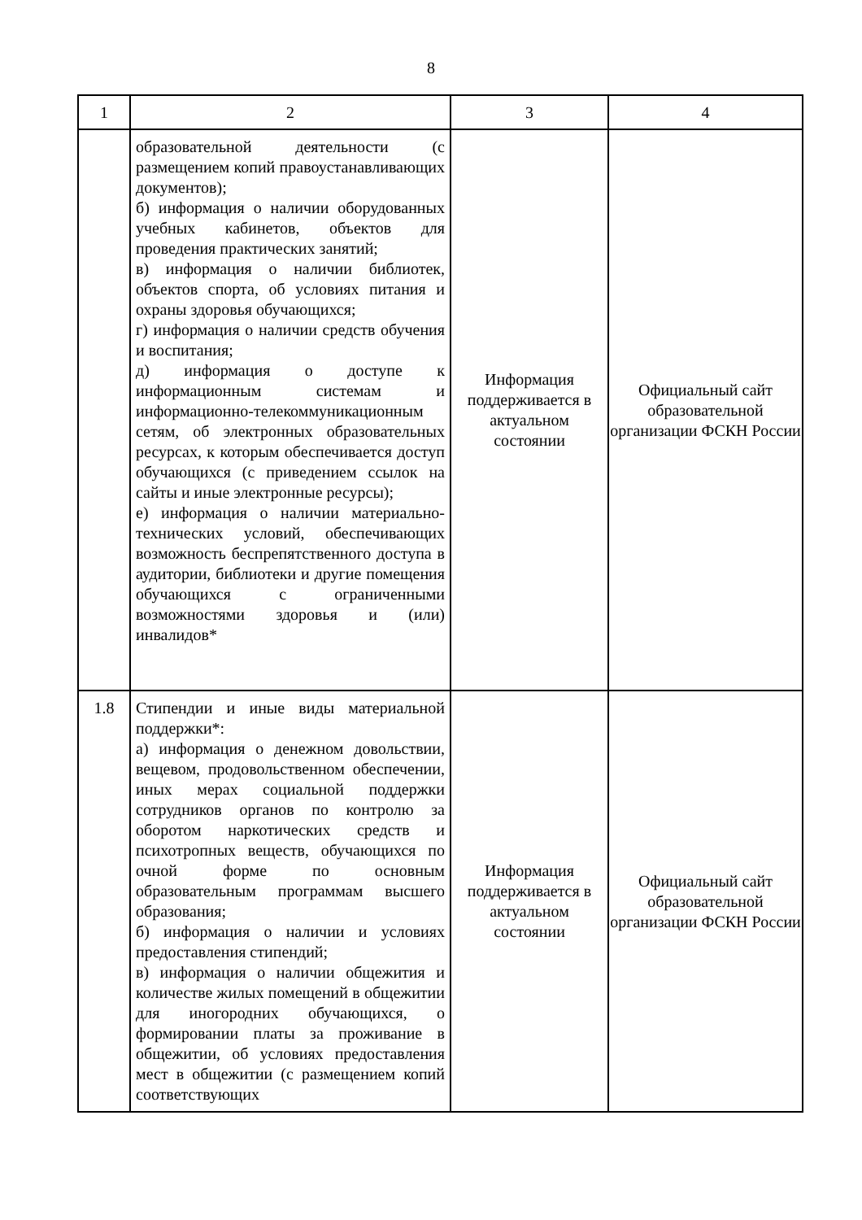8
| 1 | 2 | 3 | 4 |
| --- | --- | --- | --- |
| | образовательной деятельности (с размещением копий правоустанавливающих документов); б) информация о наличии оборудованных учебных кабинетов, объектов для проведения практических занятий; в) информация о наличии библиотек, объектов спорта, об условиях питания и охраны здоровья обучающихся; г) информация о наличии средств обучения и воспитания; д) информация о доступе к информационным системам и информационно-телекоммуникационным сетям, об электронных образовательных ресурсах, к которым обеспечивается доступ обучающихся (с приведением ссылок на сайты и иные электронные ресурсы); е) информация о наличии материально-технических условий, обеспечивающих возможность беспрепятственного доступа в аудитории, библиотеки и другие помещения обучающихся с ограниченными возможностями здоровья и (или) инвалидов* | Информация поддерживается в актуальном состоянии | Официальный сайт образовательной организации ФСКН России |
| 1.8 | Стипендии и иные виды материальной поддержки*: а) информация о денежном довольствии, вещевом, продовольственном обеспечении, иных мерах социальной поддержки сотрудников органов по контролю за оборотом наркотических средств и психотропных веществ, обучающихся по очной форме по основным образовательным программам высшего образования; б) информация о наличии и условиях предоставления стипендий; в) информация о наличии общежития и количестве жилых помещений в общежитии для иногородних обучающихся, о формировании платы за проживание в общежитии, об условиях предоставления мест в общежитии (с размещением копий соответствующих | Информация поддерживается в актуальном состоянии | Официальный сайт образовательной организации ФСКН России |